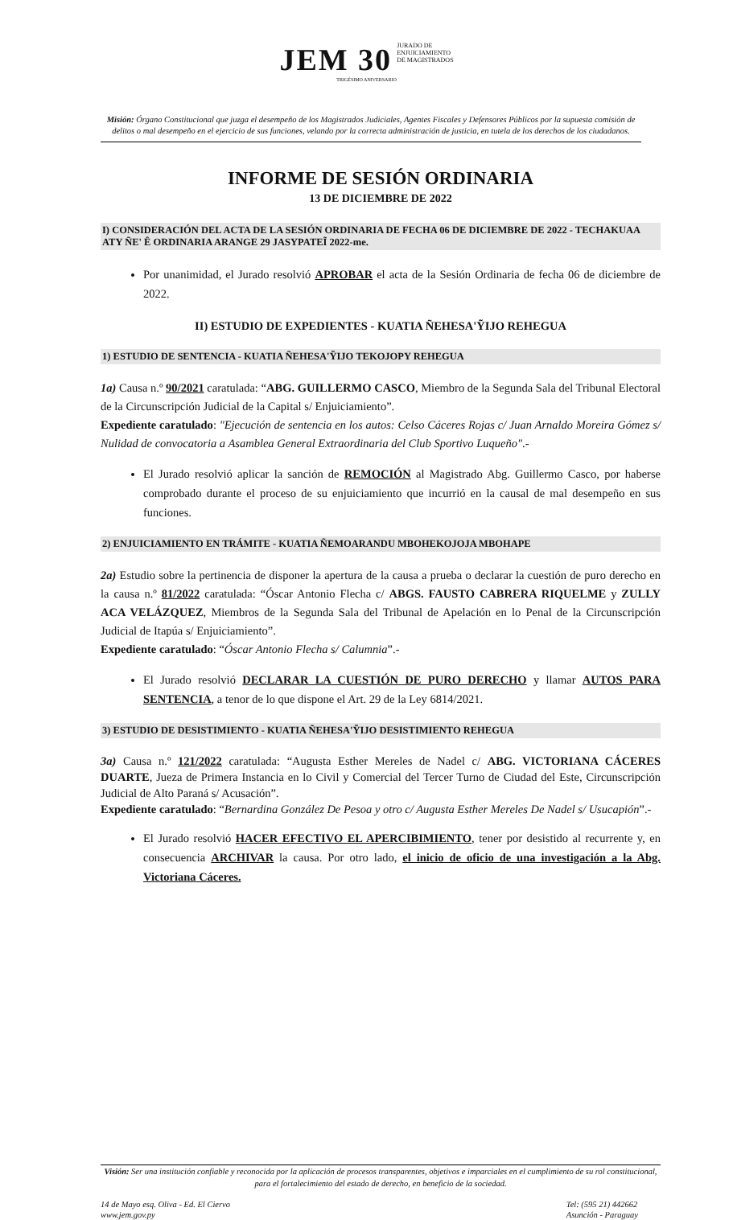JEM 30 JURADO DE
ENJUICIAMIENTO
DE MAGISTRADOS
TRIGÉSIMO ANIVERSARIO
Misión: Órgano Constitucional que juzga el desempeño de los Magistrados Judiciales, Agentes Fiscales y Defensores Públicos por la supuesta comisión de delitos o mal desempeño en el ejercicio de sus funciones, velando por la correcta administración de justicia, en tutela de los derechos de los ciudadanos.
INFORME DE SESIÓN ORDINARIA
13 DE DICIEMBRE DE 2022
I) CONSIDERACIÓN DEL ACTA DE LA SESIÓN ORDINARIA DE FECHA 06 DE DICIEMBRE DE 2022 - TECHAKUAA ATY ÑE' Ê ORDINARIA ARANGE 29 JASYPATEĨ 2022-me.
Por unanimidad, el Jurado resolvió APROBAR el acta de la Sesión Ordinaria de fecha 06 de diciembre de 2022.
II) ESTUDIO DE EXPEDIENTES - KUATIA ÑEHESA'ỸIJO REHEGUA
1) ESTUDIO DE SENTENCIA - KUATIA ÑEHESA'ỸIJO TEKOJOPY REHEGUA
1a) Causa n.º 90/2021 caratulada: “ABG. GUILLERMO CASCO, Miembro de la Segunda Sala del Tribunal Electoral de la Circunscripción Judicial de la Capital s/ Enjuiciamiento”.
Expediente caratulado: "Ejecución de sentencia en los autos: Celso Cáceres Rojas c/ Juan Arnaldo Moreira Gómez s/ Nulidad de convocatoria a Asamblea General Extraordinaria del Club Sportivo Luqueño".-
El Jurado resolvió aplicar la sanción de REMOCIÓN al Magistrado Abg. Guillermo Casco, por haberse comprobado durante el proceso de su enjuiciamiento que incurrió en la causal de mal desempeño en sus funciones.
2) ENJUICIAMIENTO EN TRÁMITE - KUATIA ÑEMOARANDU MBOHEKOJOJA MBOHAPE
2a) Estudio sobre la pertinencia de disponer la apertura de la causa a prueba o declarar la cuestión de puro derecho en la causa n.º 81/2022 caratulada: “Óscar Antonio Flecha c/ ABGS. FAUSTO CABRERA RIQUELME y ZULLY ACA VELÁZQUEZ, Miembros de la Segunda Sala del Tribunal de Apelación en lo Penal de la Circunscripción Judicial de Itapúa s/ Enjuiciamiento”.
Expediente caratulado: “Óscar Antonio Flecha s/ Calumnia”.-
El Jurado resolvió DECLARAR LA CUESTIÓN DE PURO DERECHO y llamar AUTOS PARA SENTENCIA, a tenor de lo que dispone el Art. 29 de la Ley 6814/2021.
3) ESTUDIO DE DESISTIMIENTO - KUATIA ÑEHESA'ỸIJO DESISTIMIENTO REHEGUA
3a) Causa n.º 121/2022 caratulada: “Augusta Esther Mereles de Nadel c/ ABG. VICTORIANA CÁCERES DUARTE, Jueza de Primera Instancia en lo Civil y Comercial del Tercer Turno de Ciudad del Este, Circunscripción Judicial de Alto Paraná s/ Acusación”.
Expediente caratulado: “Bernardina González De Pesoa y otro c/ Augusta Esther Mereles De Nadel s/ Usucapión”.-
El Jurado resolvió HACER EFECTIVO EL APERCIBIMIENTO, tener por desistido al recurrente y, en consecuencia ARCHIVAR la causa. Por otro lado, el inicio de oficio de una investigación a la Abg. Victoriana Cáceres.
Visión: Ser una institución confiable y reconocida por la aplicación de procesos transparentes, objetivos e imparciales en el cumplimiento de su rol constitucional, para el fortalecimiento del estado de derecho, en beneficio de la sociedad.
14 de Mayo esq. Oliva - Ed. El Ciervo
www.jem.gov.py
Tel: (595 21) 442662
Asunción - Paraguay